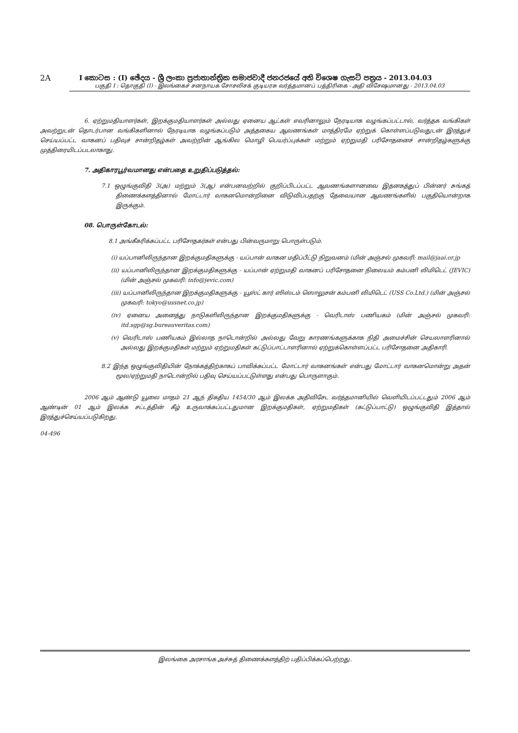2A I කොටස : (I) ඡේදය - ශ්‍රී ලංකා ප්‍රජාතාන්ත්‍රික සමාජවාදී ජනරජයේ අති විශෙෂ ගැසට් පත්‍රය - 2013.04.03
பகுதி I : தொகுதி (I) - இலங்கைச் சனநாயக சோசலிசக் குடியரசு வர்த்தமானப் பத்திரிகை - அதி விசேஷமானது - 2013.04.03
6. ஏற்றுமதியாளர்கள், இறக்குமதியாளர்கள் அல்லது ஏனைய ஆட்கள் எவரினாலும் நேரடியாக வழங்கப்பட்டால், வர்த்தக வங்கிகள் அவற்றுடன் தொடர்பான வங்கிகளினால் நேரடியாக வழங்கப்படும் அத்தகைய ஆவணங்கள் மாத்திரமே ஏற்றுக் கொள்ளப்படுவதுடன் இரத்துச் செய்யப்பட்ட வாகனப் பதிவுச் சான்றிதழ்கள் அவற்றின் ஆங்கில மொழி பெயர்ப்புக்கள் மற்றும் ஏற்றுமதி பரிசோதனைச் சான்றிதழ்களுக்கு முத்திரையிடப்படலாகாது.
7. அதிகாரபூர்வமானது என்பதை உறுதிப்படுத்தல்:
7.1 ஒழுங்குவிதி 3(அ) மற்றும் 3(ஆ) என்பனவற்றில் குறிப்பிடப்பட்ட ஆவணங்களானவை இதனகத்துப் பின்னர் சுங்கத் திணைக்களத்தினால் மோட்டார் வாகனமொன்றினை விடுவிப்பதற்கு தேவையான ஆவணங்களில் பகுதியொன்றாக இருக்கும்.
08. பொருள்கோடல்:
8.1 அங்கீகரிக்கப்பட்ட பரிசோதகர்கள் என்பது பின்வருமாறு பொருள்படும்.
(i) யப்பானிலிருந்தான இறக்குமதிகளுக்கு - யப்பான் வாகன மதிப்பீட்டு நிறுவனம் (மின் அஞ்சல் முகவரி: mail@jaai.or.jp
(ii) யப்பானிலிருந்தான இறக்குமதிகளுக்கு - யப்பான் ஏற்றுமதி வாகனப் பரிசோதனை நிலையம் கம்பனி லிமிடெட் (JEVIC) (மின் அஞ்சல் முகவரி: info@jevic.com)
(iii) யப்பானிலிருந்தான இறக்குமதிகளுக்கு - யூஸ்ட் கார் ஸிஸ்டம் ஸொலுசன் கம்பனி லிமிடெட் (USS Co.Ltd.) (மின் அஞ்சல் முகவரி: tokyo@ussnet.co.jp)
(iv) ஏனைய அனைத்து நாடுகளிலிருந்தான இறக்குமதிகளுக்கு - வெரிடாஸ் பணியகம் (மின் அஞ்சல் முகவரி: itd.sgp@sg.bureauveritas.com)
(v) வெரிடாஸ் பணியகம் இல்லாத நாடொன்றில் அல்லது வேறு காரணங்களுக்காக நிதி அமைச்சின் செயலாளரினால் அல்லது இறக்குமதிகள் மற்றும் ஏற்றுமதிகள் கட்டுப்பாட்டாளரினால் ஏற்றுக்கொள்ளப்பட்ட பரிசோதனை அதிகாரி.
8.2 இந்த ஒழுங்குவிதியின் நோக்கத்திற்காகப் பாவிக்கப்பட்ட மோட்டார் வாகனங்கள் என்பது மோட்டார் வாகனமொன்று அதன் மூல/ஏற்றுமதி நாடொன்றில் பதிவு செய்யப்பட்டுள்ளது என்பது பொருளாகும்.
2006 ஆம் ஆண்டு யூலை மாதம் 21 ஆந் திகதிய 1454/30 ஆம் இலக்க அதிவிசேட வர்த்தமானியில் வெளியிடப்பட்டதும் 2006 ஆம் ஆண்டின் 01 ஆம் இலக்க சட்டத்தின் கீழ் உருவாக்கப்பட்டதுமான இறக்குமதிகள், ஏற்றுமதிகள் (கட்டுப்பாட்டு) ஒழுங்குவிதி இத்தால் இரத்துச்செய்யப்படுகிறது.
04-496
இலங்கை அரசாங்க அச்சுத் திணைக்களத்திற் பதிப்பிக்கப்பெற்றது.